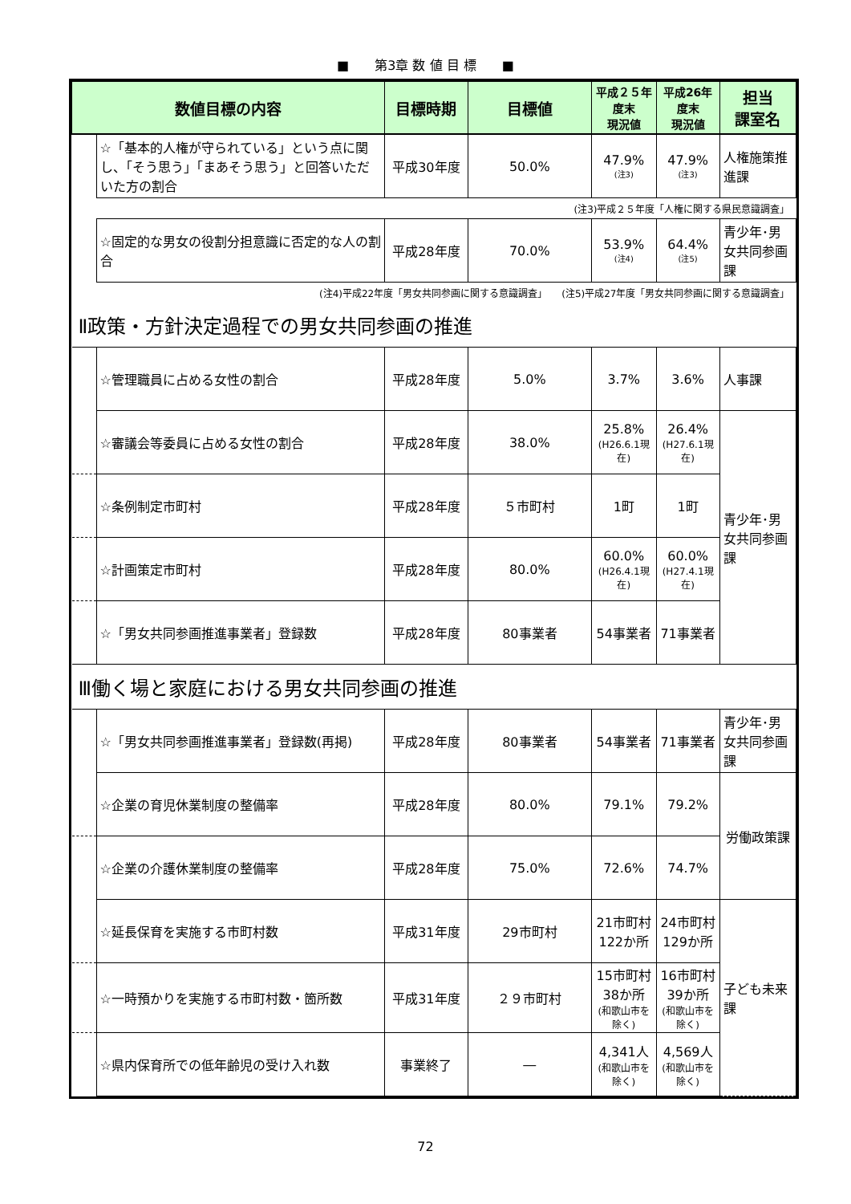■　　第3章 数 値 目 標　　■
| 数値目標の内容 | | 目標時期 | 目標値 | 平成２５年度末 現況値 | 平成26年度末 現況値 | 担当 課室名 |
| --- | --- | --- | --- | --- | --- | --- |
| | ☆「基本的人権が守られている」という点に関し、「そう思う」「まあそう思う」と回答いただいた方の割合 | 平成30年度 | 50.0% | 47.9% (注3) | 47.9% (注3) | 人権施策推進課 |
| | (注3)平成２５年度「人権に関する県民意識調査」 | | | | | |
| | ☆固定的な男女の役割分担意識に否定的な人の割合 | 平成28年度 | 70.0% | 53.9% (注4) | 64.4% (注5) | 青少年･男女共同参画課 |
| | (注4)平成22年度「男女共同参画に関する意識調査」 (注5)平成27年度「男女共同参画に関する意識調査」 | | | | | |
| Ⅱ政策・方針決定過程での男女共同参画の推進 | | | | | | |
| | ☆管理職員に占める女性の割合 | 平成28年度 | 5.0% | 3.7% | 3.6% | 人事課 |
| | ☆審議会等委員に占める女性の割合 | 平成28年度 | 38.0% | 25.8% (H26.6.1現在) | 26.4% (H27.6.1現在) | 青少年･男女共同参画課 |
| | ☆条例制定市町村 | 平成28年度 | ５市町村 | 1町 | 1町 | |
| | ☆計画策定市町村 | 平成28年度 | 80.0% | 60.0% (H26.4.1現在) | 60.0% (H27.4.1現在) | |
| | ☆「男女共同参画推進事業者」登録数 | 平成28年度 | 80事業者 | 54事業者 | 71事業者 | |
| Ⅲ働く場と家庭における男女共同参画の推進 | | | | | | |
| | ☆「男女共同参画推進事業者」登録数(再掲) | 平成28年度 | 80事業者 | 54事業者 | 71事業者 | 青少年･男女共同参画課 |
| | ☆企業の育児休業制度の整備率 | 平成28年度 | 80.0% | 79.1% | 79.2% | 労働政策課 |
| | ☆企業の介護休業制度の整備率 | 平成28年度 | 75.0% | 72.6% | 74.7% | |
| | ☆延長保育を実施する市町村数 | 平成31年度 | 29市町村 | 21市町村 122か所 | 24市町村 129か所 | 子ども未来課 |
| | ☆一時預かりを実施する市町村数・箇所数 | 平成31年度 | ２９市町村 | 15市町村 38か所 (和歌山市を除く) | 16市町村 39か所 (和歌山市を除く) | |
| | ☆県内保育所での低年齢児の受け入れ数 | 事業終了 | ― | 4,341人 (和歌山市を除く) | 4,569人 (和歌山市を除く) | |
72